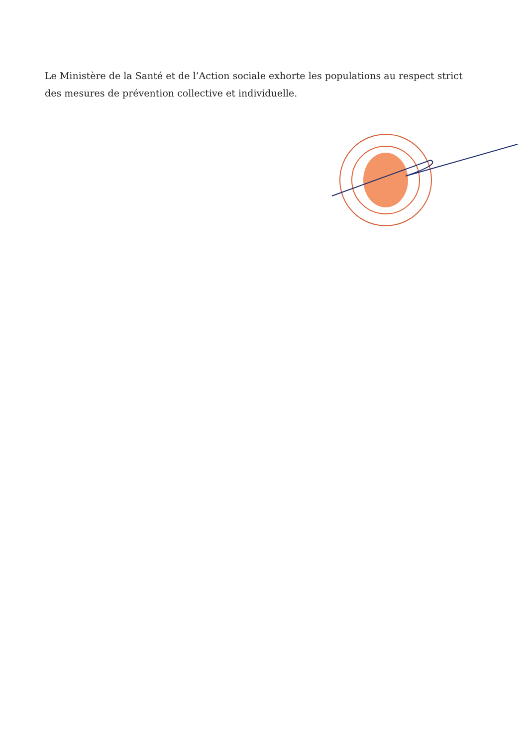Le Ministère de la Santé et de l’Action sociale exhorte les populations au respect strict des mesures de prévention collective et individuelle.